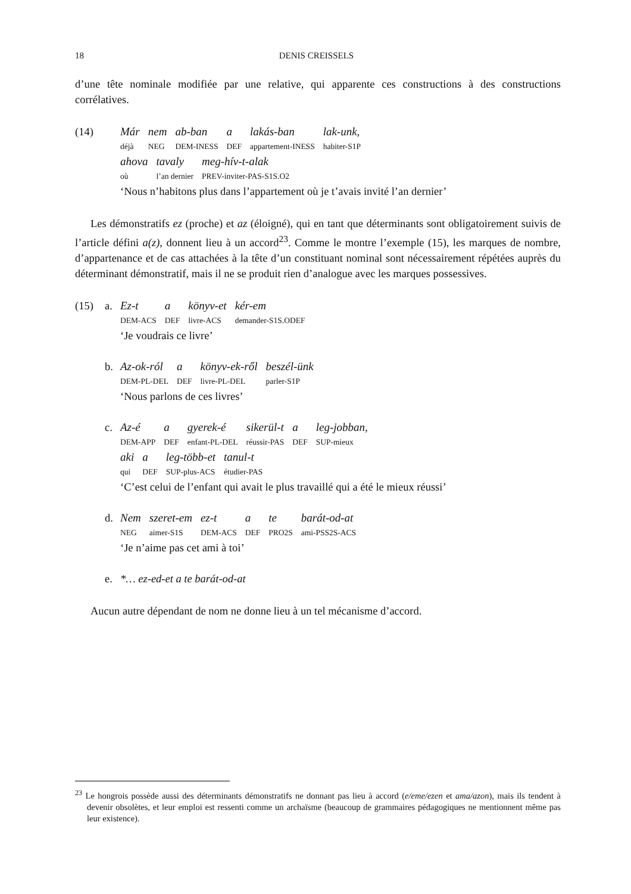18 DENIS CREISSELS
d’une tête nominale modifiée par une relative, qui apparente ces constructions à des constructions corrélatives.
(14)
| Már | nem | ab-ban | a | lakás-ban | lak-unk, |
| déjà | NEG | DEM-INESS | DEF | appartement-INESS | habiter-S1P |
| ahova | tavaly | meg-hív-t-alak |
| où | l’an dernier | PREV-inviter-PAS-S1S.O2 |
‘Nous n’habitons plus dans l’appartement où je t’avais invité l’an dernier’
Les démonstratifs ez (proche) et az (éloigné), qui en tant que déterminants sont obligatoirement suivis de l’article défini a(z), donnent lieu à un accord<sup>23</sup>. Comme le montre l’exemple (15), les marques de nombre, d’appartenance et de cas attachées à la tête d’un constituant nominal sont nécessairement répétées auprès du déterminant démonstratif, mais il ne se produit rien d’analogue avec les marques possessives.
(15) a.
| Ez-t | a | könyv-et | kér-em |
| DEM-ACS | DEF | livre-ACS | demander-S1S.ODEF |
‘Je voudrais ce livre’
b.
| Az-ok-ról | a | könyv-ek-ről | beszél-ünk |
| DEM-PL-DEL | DEF | livre-PL-DEL | parler-S1P |
‘Nous parlons de ces livres’
c.
| Az-é | a | gyerek-é | sikerül-t | a | leg-jobban, |
| DEM-APP | DEF | enfant-PL-DEL | réussir-PAS | DEF | SUP-mieux |
| aki | a | leg-több-et | tanul-t |
| qui | DEF | SUP-plus-ACS | étudier-PAS |
‘C’est celui de l’enfant qui avait le plus travaillé qui a été le mieux réussi’
d.
| Nem | szeret-em | ez-t | a | te | barát-od-at |
| NEG | aimer-S1S | DEM-ACS | DEF | PRO2S | ami-PSS2S-ACS |
‘Je n’aime pas cet ami à toi’
e. *… ez-ed-et a te barát-od-at
Aucun autre dépendant de nom ne donne lieu à un tel mécanisme d’accord.
<sup>23</sup> Le hongrois possède aussi des déterminants démonstratifs ne donnant pas lieu à accord (e/eme/ezen et ama/azon), mais ils tendent à devenir obsolètes, et leur emploi est ressenti comme un archaïsme (beaucoup de grammaires pédagogiques ne mentionnent même pas leur existence).